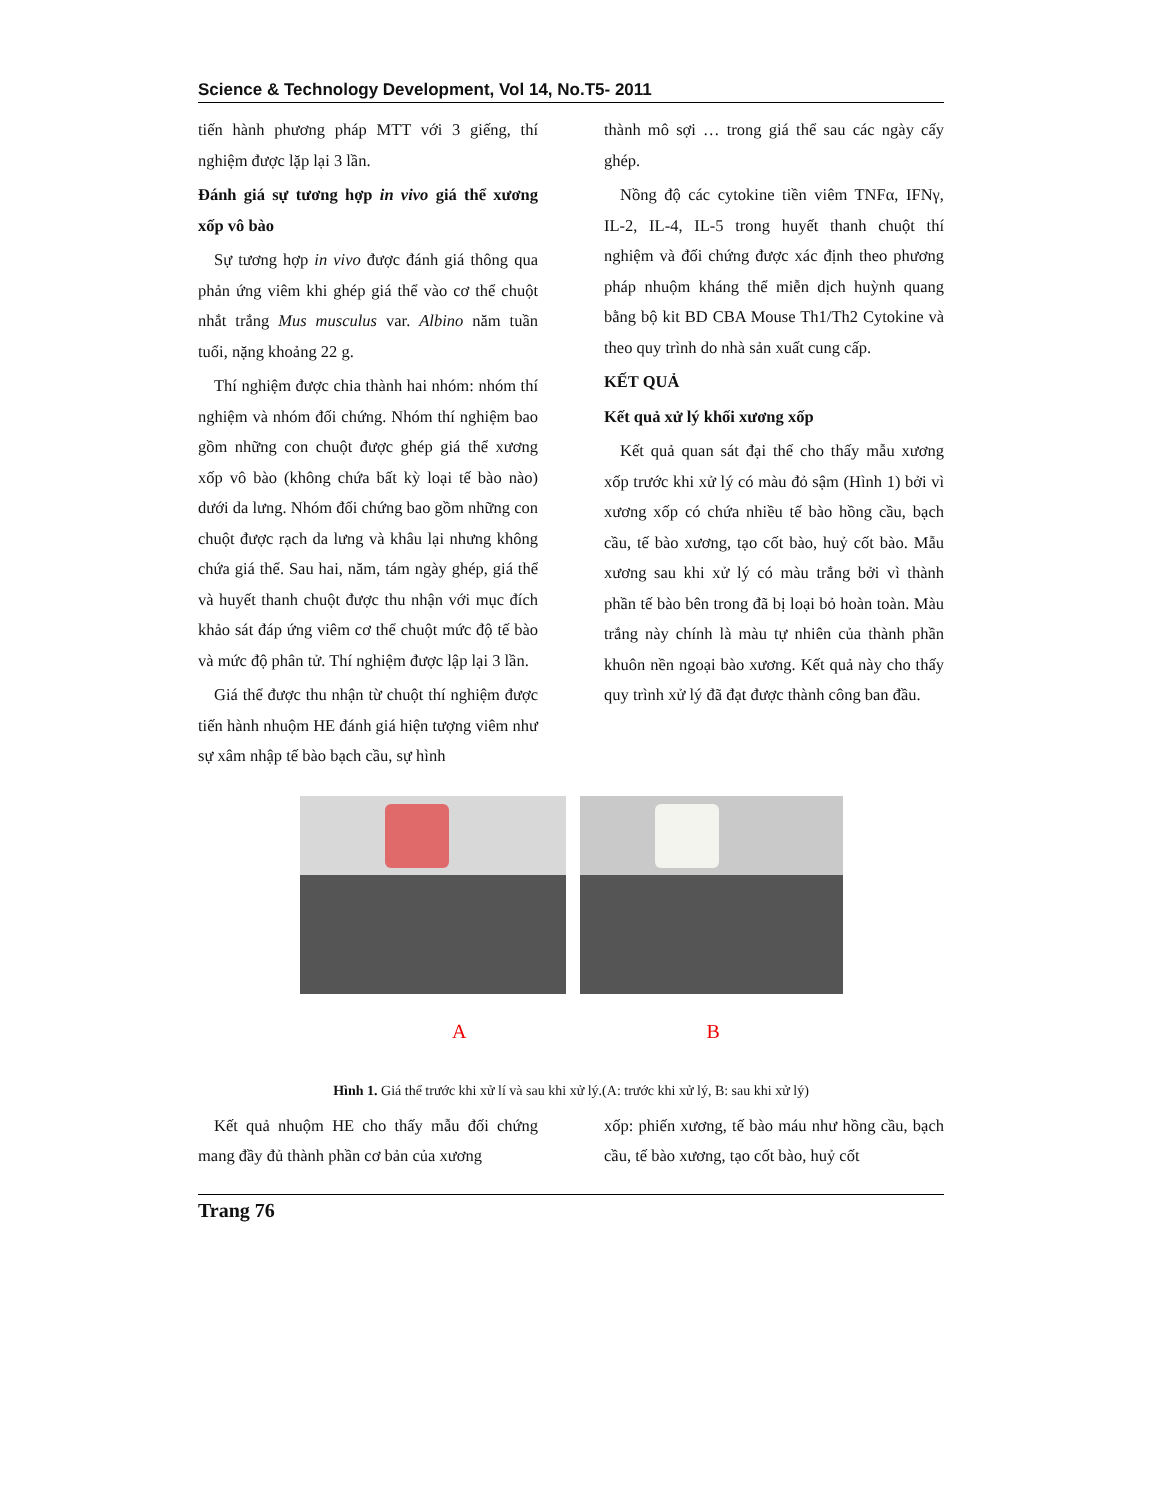Science & Technology Development, Vol 14, No.T5- 2011
tiến hành phương pháp MTT với 3 giếng, thí nghiệm được lặp lại 3 lần.
Đánh giá sự tương hợp in vivo giá thể xương xốp vô bào
Sự tương hợp in vivo được đánh giá thông qua phản ứng viêm khi ghép giá thể vào cơ thể chuột nhắt trắng Mus musculus var. Albino năm tuần tuổi, nặng khoảng 22 g.
Thí nghiệm được chia thành hai nhóm: nhóm thí nghiệm và nhóm đối chứng. Nhóm thí nghiệm bao gồm những con chuột được ghép giá thể xương xốp vô bào (không chứa bất kỳ loại tế bào nào) dưới da lưng. Nhóm đối chứng bao gồm những con chuột được rạch da lưng và khâu lại nhưng không chứa giá thể. Sau hai, năm, tám ngày ghép, giá thể và huyết thanh chuột được thu nhận với mục đích khảo sát đáp ứng viêm cơ thể chuột mức độ tế bào và mức độ phân tử. Thí nghiệm được lập lại 3 lần.
Giá thể được thu nhận từ chuột thí nghiệm được tiến hành nhuộm HE đánh giá hiện tượng viêm như sự xâm nhập tế bào bạch cầu, sự hình
thành mô sợi … trong giá thể sau các ngày cấy ghép.
Nồng độ các cytokine tiền viêm TNFα, IFNγ, IL-2, IL-4, IL-5 trong huyết thanh chuột thí nghiệm và đối chứng được xác định theo phương pháp nhuộm kháng thể miễn dịch huỳnh quang bằng bộ kit BD CBA Mouse Th1/Th2 Cytokine và theo quy trình do nhà sản xuất cung cấp.
KẾT QUẢ
Kết quả xử lý khối xương xốp
Kết quả quan sát đại thể cho thấy mẫu xương xốp trước khi xử lý có màu đỏ sậm (Hình 1) bởi vì xương xốp có chứa nhiều tế bào hồng cầu, bạch cầu, tế bào xương, tạo cốt bào, huỷ cốt bào. Mẫu xương sau khi xử lý có màu trắng bởi vì thành phần tế bào bên trong đã bị loại bỏ hoàn toàn. Màu trắng này chính là màu tự nhiên của thành phần khuôn nền ngoại bào xương. Kết quả này cho thấy quy trình xử lý đã đạt được thành công ban đầu.
A B
Hình 1. Giá thể trước khi xử lí và sau khi xử lý.(A: trước khi xử lý, B: sau khi xử lý)
Kết quả nhuộm HE cho thấy mẫu đối chứng mang đầy đủ thành phần cơ bản của xương
xốp: phiến xương, tế bào máu như hồng cầu, bạch cầu, tế bào xương, tạo cốt bào, huỷ cốt
Trang 76